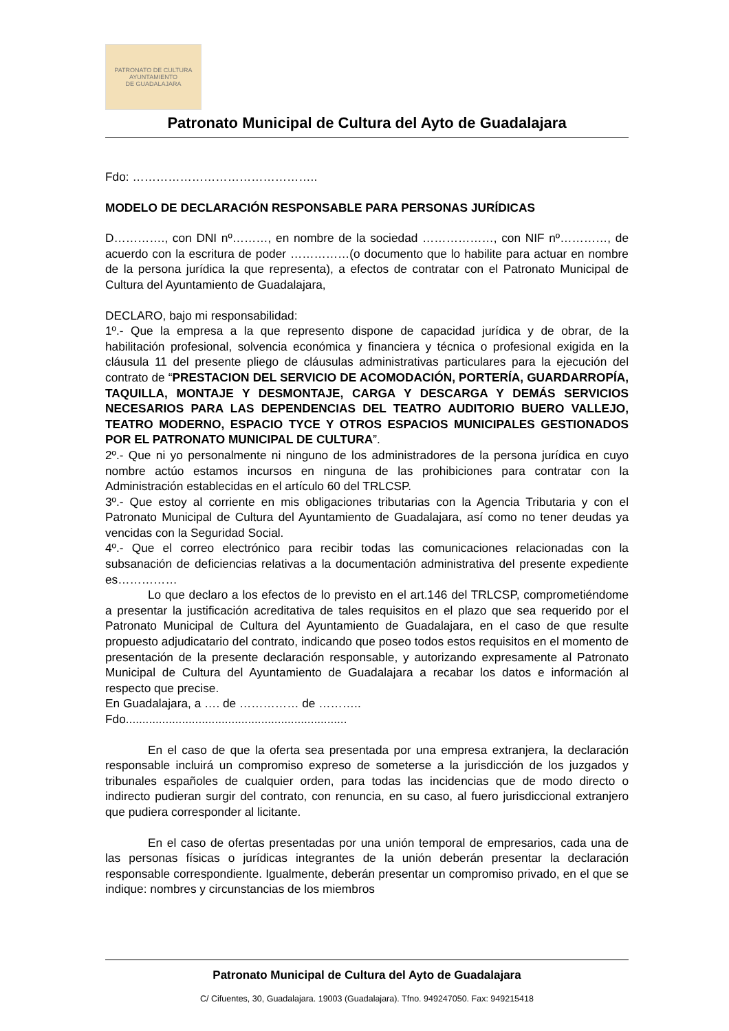PATRONATO DE CULTURA
AYUNTAMIENTO
DE GUADALAJARA
Patronato Municipal de Cultura del Ayto de Guadalajara
Fdo: ………………………………………..
MODELO DE DECLARACIÓN RESPONSABLE PARA PERSONAS JURÍDICAS
D…………., con DNI nº………, en nombre de la sociedad ………………, con NIF nº…………, de acuerdo con la escritura de poder ……………(o documento que lo habilite para actuar en nombre de la persona jurídica la que representa), a efectos de contratar con el Patronato Municipal de Cultura del Ayuntamiento de Guadalajara,
DECLARO, bajo mi responsabilidad:
1º.- Que la empresa a la que represento dispone de capacidad jurídica y de obrar, de la habilitación profesional, solvencia económica y financiera y técnica o profesional exigida en la cláusula 11 del presente pliego de cláusulas administrativas particulares para la ejecución del contrato de “PRESTACION DEL SERVICIO DE ACOMODACIÓN, PORTERÍA, GUARDARROPÍA, TAQUILLA, MONTAJE Y DESMONTAJE, CARGA Y DESCARGA Y DEMÁS SERVICIOS NECESARIOS PARA LAS DEPENDENCIAS DEL TEATRO AUDITORIO BUERO VALLEJO, TEATRO MODERNO, ESPACIO TYCE Y OTROS ESPACIOS MUNICIPALES GESTIONADOS POR EL PATRONATO MUNICIPAL DE CULTURA”.
2º.- Que ni yo personalmente ni ninguno de los administradores de la persona jurídica en cuyo nombre actúo estamos incursos en ninguna de las prohibiciones para contratar con la Administración establecidas en el artículo 60 del TRLCSP.
3º.- Que estoy al corriente en mis obligaciones tributarias con la Agencia Tributaria y con el Patronato Municipal de Cultura del Ayuntamiento de Guadalajara, así como no tener deudas ya vencidas con la Seguridad Social.
4º.- Que el correo electrónico para recibir todas las comunicaciones relacionadas con la subsanación de deficiencias relativas a la documentación administrativa del presente expediente es……………
Lo que declaro a los efectos de lo previsto en el art.146 del TRLCSP, comprometiéndome a presentar la justificación acreditativa de tales requisitos en el plazo que sea requerido por el Patronato Municipal de Cultura del Ayuntamiento de Guadalajara, en el caso de que resulte propuesto adjudicatario del contrato, indicando que poseo todos estos requisitos en el momento de presentación de la presente declaración responsable, y autorizando expresamente al Patronato Municipal de Cultura del Ayuntamiento de Guadalajara a recabar los datos e información al respecto que precise.
En Guadalajara, a …. de …………… de ………..
Fdo...................................................................
En el caso de que la oferta sea presentada por una empresa extranjera, la declaración responsable incluirá un compromiso expreso de someterse a la jurisdicción de los juzgados y tribunales españoles de cualquier orden, para todas las incidencias que de modo directo o indirecto pudieran surgir del contrato, con renuncia, en su caso, al fuero jurisdiccional extranjero que pudiera corresponder al licitante.
En el caso de ofertas presentadas por una unión temporal de empresarios, cada una de las personas físicas o jurídicas integrantes de la unión deberán presentar la declaración responsable correspondiente. Igualmente, deberán presentar un compromiso privado, en el que se indique: nombres y circunstancias de los miembros
Patronato Municipal de Cultura del Ayto de Guadalajara
C/ Cifuentes, 30, Guadalajara. 19003 (Guadalajara). Tfno. 949247050. Fax: 949215418